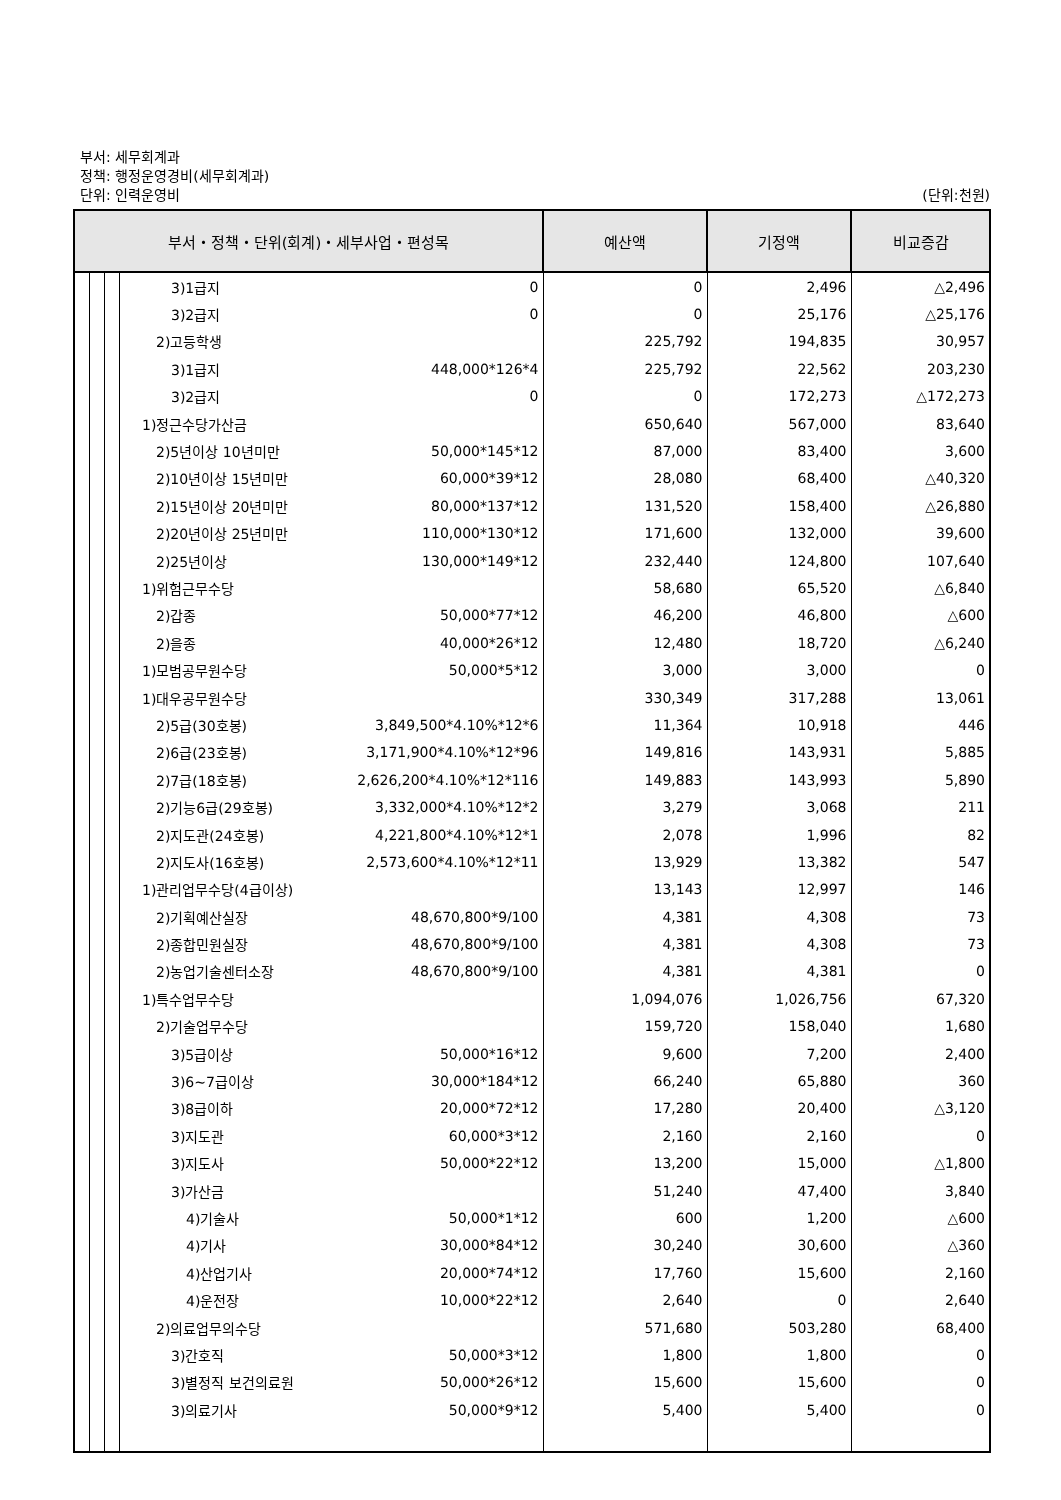부서: 세무회계과
정책: 행정운영경비(세무회계과)
단위: 인력운영비 (단위:천원)
| 부서・정책・단위(회계)・세부사업・편성목 | | | | | | 예산액 | 기정액 | 비교증감 |
| --- | --- | --- | --- | --- | --- | --- | --- | --- |
| | | | | 3)1급지 | 0 | 0 | 2,496 | △2,496 |
| | | | | 3)2급지 | 0 | 0 | 25,176 | △25,176 |
| | | | | 2)고등학생 | | 225,792 | 194,835 | 30,957 |
| | | | | 3)1급지 | 448,000*126*4 | 225,792 | 22,562 | 203,230 |
| | | | | 3)2급지 | 0 | 0 | 172,273 | △172,273 |
| | | | | 1)정근수당가산금 | | 650,640 | 567,000 | 83,640 |
| | | | | 2)5년이상 10년미만 | 50,000*145*12 | 87,000 | 83,400 | 3,600 |
| | | | | 2)10년이상 15년미만 | 60,000*39*12 | 28,080 | 68,400 | △40,320 |
| | | | | 2)15년이상 20년미만 | 80,000*137*12 | 131,520 | 158,400 | △26,880 |
| | | | | 2)20년이상 25년미만 | 110,000*130*12 | 171,600 | 132,000 | 39,600 |
| | | | | 2)25년이상 | 130,000*149*12 | 232,440 | 124,800 | 107,640 |
| | | | | 1)위험근무수당 | | 58,680 | 65,520 | △6,840 |
| | | | | 2)갑종 | 50,000*77*12 | 46,200 | 46,800 | △600 |
| | | | | 2)을종 | 40,000*26*12 | 12,480 | 18,720 | △6,240 |
| | | | | 1)모범공무원수당 | 50,000*5*12 | 3,000 | 3,000 | 0 |
| | | | | 1)대우공무원수당 | | 330,349 | 317,288 | 13,061 |
| | | | | 2)5급(30호봉) | 3,849,500*4.10%*12*6 | 11,364 | 10,918 | 446 |
| | | | | 2)6급(23호봉) | 3,171,900*4.10%*12*96 | 149,816 | 143,931 | 5,885 |
| | | | | 2)7급(18호봉) | 2,626,200*4.10%*12*116 | 149,883 | 143,993 | 5,890 |
| | | | | 2)기능6급(29호봉) | 3,332,000*4.10%*12*2 | 3,279 | 3,068 | 211 |
| | | | | 2)지도관(24호봉) | 4,221,800*4.10%*12*1 | 2,078 | 1,996 | 82 |
| | | | | 2)지도사(16호봉) | 2,573,600*4.10%*12*11 | 13,929 | 13,382 | 547 |
| | | | | 1)관리업무수당(4급이상) | | 13,143 | 12,997 | 146 |
| | | | | 2)기획예산실장 | 48,670,800*9/100 | 4,381 | 4,308 | 73 |
| | | | | 2)종합민원실장 | 48,670,800*9/100 | 4,381 | 4,308 | 73 |
| | | | | 2)농업기술센터소장 | 48,670,800*9/100 | 4,381 | 4,381 | 0 |
| | | | | 1)특수업무수당 | | 1,094,076 | 1,026,756 | 67,320 |
| | | | | 2)기술업무수당 | | 159,720 | 158,040 | 1,680 |
| | | | | 3)5급이상 | 50,000*16*12 | 9,600 | 7,200 | 2,400 |
| | | | | 3)6~7급이상 | 30,000*184*12 | 66,240 | 65,880 | 360 |
| | | | | 3)8급이하 | 20,000*72*12 | 17,280 | 20,400 | △3,120 |
| | | | | 3)지도관 | 60,000*3*12 | 2,160 | 2,160 | 0 |
| | | | | 3)지도사 | 50,000*22*12 | 13,200 | 15,000 | △1,800 |
| | | | | 3)가산금 | | 51,240 | 47,400 | 3,840 |
| | | | | 4)기술사 | 50,000*1*12 | 600 | 1,200 | △600 |
| | | | | 4)기사 | 30,000*84*12 | 30,240 | 30,600 | △360 |
| | | | | 4)산업기사 | 20,000*74*12 | 17,760 | 15,600 | 2,160 |
| | | | | 4)운전장 | 10,000*22*12 | 2,640 | 0 | 2,640 |
| | | | | 2)의료업무의수당 | | 571,680 | 503,280 | 68,400 |
| | | | | 3)간호직 | 50,000*3*12 | 1,800 | 1,800 | 0 |
| | | | | 3)별정직 보건의료원 | 50,000*26*12 | 15,600 | 15,600 | 0 |
| | | | | 3)의료기사 | 50,000*9*12 | 5,400 | 5,400 | 0 |